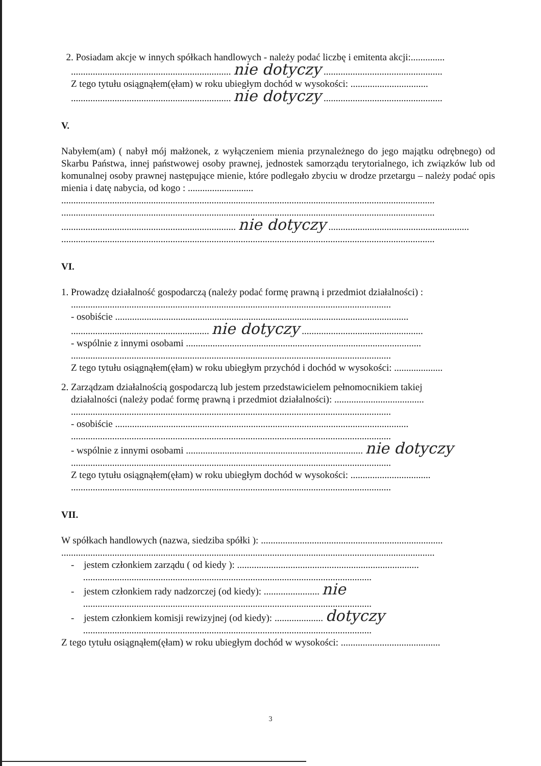2. Posiadam akcje w innych spółkach handlowych - należy podać liczbę i emitenta akcji:..............
.................................................................. nie dotyczy .................................................
Z tego tytułu osiągnąłem(ęłam) w roku ubiegłym dochód w wysokości: ................................
.................................................................. nie dotyczy .................................................
V.
Nabyłem(am) ( nabył mój małżonek, z wyłączeniem mienia przynależnego do jego majątku odrębnego) od Skarbu Państwa, innej państwowej osoby prawnej, jednostek samorządu terytorialnego, ich związków lub od komunalnej osoby prawnej następujące mienie, które podlegało zbyciu w drodze przetargu – należy podać opis mienia i datę nabycia, od kogo : ...........................
..........................................................................................................................................................
..........................................................................................................................................................
........................................................................ nie dotyczy ..........................................................
..........................................................................................................................................................
VI.
1. Prowadzę działalność gospodarczą (należy podać formę prawną i przedmiot działalności) :
....................................................................................................................................
- osobiście .........................................................................................................................
......................................................... nie dotyczy ..................................................
- wspólnie z innymi osobami .................................................................................................
....................................................................................................................................
Z tego tytułu osiągnąłem(ęłam) w roku ubiegłym przychód i dochód w wysokości: ....................
2. Zarządzam działalnością gospodarczą lub jestem przedstawicielem pełnomocnikiem takiej
działalności (należy podać formę prawną i przedmiot działalności): .....................................
....................................................................................................................................
- osobiście .........................................................................................................................
....................................................................................................................................
- wspólnie z innymi osobami ......................................................................... nie dotyczy
....................................................................................................................................
Z tego tytułu osiągnąłem(ęłam) w roku ubiegłym dochód w wysokości: .................................
....................................................................................................................................
VII.
W spółkach handlowych (nazwa, siedziba spółki ): ...........................................................................
..........................................................................................................................................................
- jestem członkiem zarządu ( od kiedy ): ...........................................................................
.......................................................................................................................
- jestem członkiem rady nadzorczej (od kiedy): ....................... nie
.......................................................................................................................
- jestem członkiem komisji rewizyjnej (od kiedy): .................... dotyczy
.......................................................................................................................
Z tego tytułu osiągnąłem(ęłam) w roku ubiegłym dochód w wysokości: .........................................
3